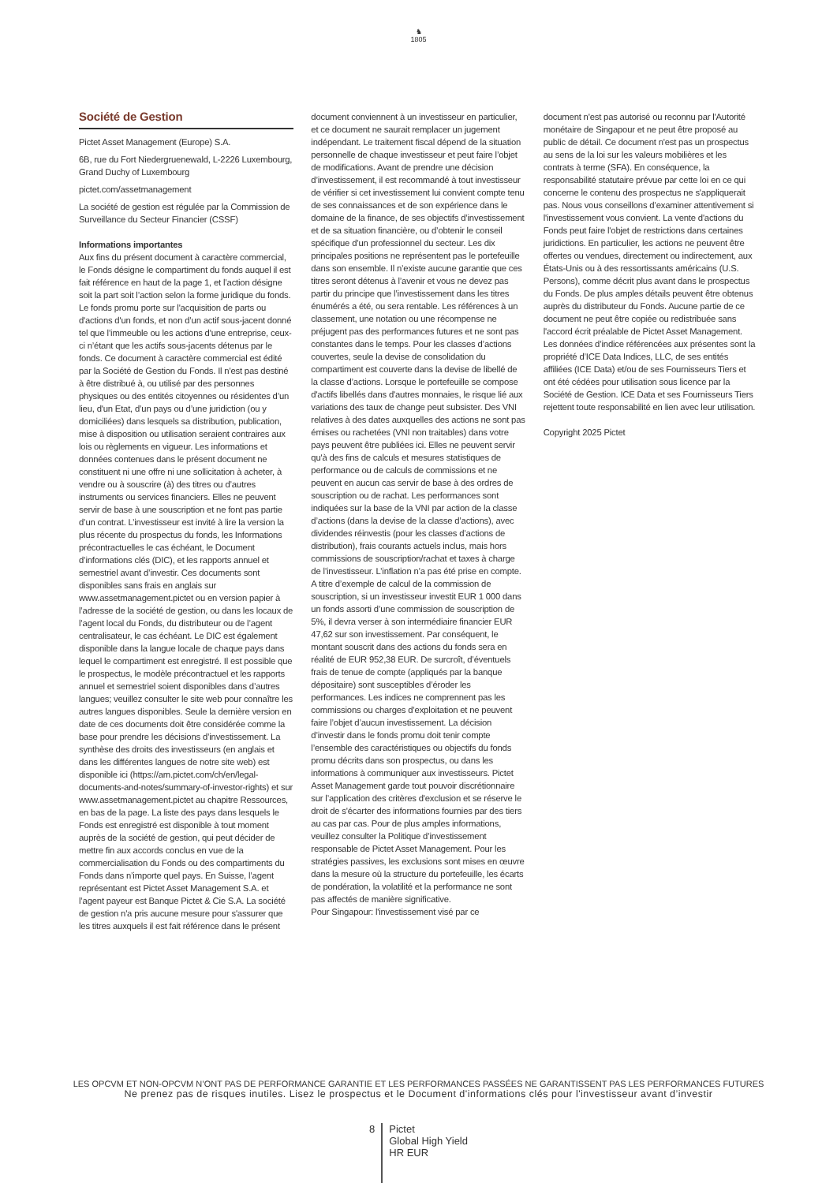♞
1805
Société de Gestion
Pictet Asset Management (Europe) S.A.
6B, rue du Fort Niedergruenewald, L-2226 Luxembourg, Grand Duchy of Luxembourg
pictet.com/assetmanagement
La société de gestion est régulée par la Commission de Surveillance du Secteur Financier (CSSF)
Informations importantes
Aux fins du présent document à caractère commercial, le Fonds désigne le compartiment du fonds auquel il est fait référence en haut de la page 1, et l’action désigne soit la part soit l’action selon la forme juridique du fonds. Le fonds promu porte sur l'acquisition de parts ou d'actions d'un fonds, et non d’un actif sous-jacent donné tel que l’immeuble ou les actions d'une entreprise, ceux-ci n’étant que les actifs sous-jacents détenus par le fonds. Ce document à caractère commercial est édité par la Société de Gestion du Fonds. Il n'est pas destiné à être distribué à, ou utilisé par des personnes physiques ou des entités citoyennes ou résidentes d’un lieu, d'un Etat, d’un pays ou d’une juridiction (ou y domiciliées) dans lesquels sa distribution, publication, mise à disposition ou utilisation seraient contraires aux lois ou règlements en vigueur. Les informations et données contenues dans le présent document ne constituent ni une offre ni une sollicitation à acheter, à vendre ou à souscrire (à) des titres ou d’autres instruments ou services financiers. Elles ne peuvent servir de base à une souscription et ne font pas partie d’un contrat. L’investisseur est invité à lire la version la plus récente du prospectus du fonds, les Informations précontractuelles le cas échéant, le Document d’informations clés (DIC), et les rapports annuel et semestriel avant d’investir. Ces documents sont disponibles sans frais en anglais sur www.assetmanagement.pictet ou en version papier à l’adresse de la société de gestion, ou dans les locaux de l’agent local du Fonds, du distributeur ou de l’agent centralisateur, le cas échéant. Le DIC est également disponible dans la langue locale de chaque pays dans lequel le compartiment est enregistré. Il est possible que le prospectus, le modèle précontractuel et les rapports annuel et semestriel soient disponibles dans d’autres langues; veuillez consulter le site web pour connaître les autres langues disponibles. Seule la dernière version en date de ces documents doit être considérée comme la base pour prendre les décisions d’investissement. La synthèse des droits des investisseurs (en anglais et dans les différentes langues de notre site web) est disponible ici (https://am.pictet.com/ch/en/legal-documents-and-notes/summary-of-investor-rights) et sur www.assetmanagement.pictet au chapitre Ressources, en bas de la page. La liste des pays dans lesquels le Fonds est enregistré est disponible à tout moment auprès de la société de gestion, qui peut décider de mettre fin aux accords conclus en vue de la commercialisation du Fonds ou des compartiments du Fonds dans n’importe quel pays. En Suisse, l’agent représentant est Pictet Asset Management S.A. et l’agent payeur est Banque Pictet & Cie S.A. La société de gestion n'a pris aucune mesure pour s'assurer que les titres auxquels il est fait référence dans le présent
document conviennent à un investisseur en particulier, et ce document ne saurait remplacer un jugement indépendant. Le traitement fiscal dépend de la situation personnelle de chaque investisseur et peut faire l’objet de modifications. Avant de prendre une décision d’investissement, il est recommandé à tout investisseur de vérifier si cet investissement lui convient compte tenu de ses connaissances et de son expérience dans le domaine de la finance, de ses objectifs d’investissement et de sa situation financière, ou d’obtenir le conseil spécifique d’un professionnel du secteur. Les dix principales positions ne représentent pas le portefeuille dans son ensemble. Il n’existe aucune garantie que ces titres seront détenus à l’avenir et vous ne devez pas partir du principe que l’investissement dans les titres énumérés a été, ou sera rentable. Les références à un classement, une notation ou une récompense ne préjugent pas des performances futures et ne sont pas constantes dans le temps. Pour les classes d’actions couvertes, seule la devise de consolidation du compartiment est couverte dans la devise de libellé de la classe d’actions. Lorsque le portefeuille se compose d'actifs libellés dans d'autres monnaies, le risque lié aux variations des taux de change peut subsister. Des VNI relatives à des dates auxquelles des actions ne sont pas émises ou rachetées (VNI non traitables) dans votre pays peuvent être publiées ici. Elles ne peuvent servir qu'à des fins de calculs et mesures statistiques de performance ou de calculs de commissions et ne peuvent en aucun cas servir de base à des ordres de souscription ou de rachat. Les performances sont indiquées sur la base de la VNI par action de la classe d’actions (dans la devise de la classe d’actions), avec dividendes réinvestis (pour les classes d’actions de distribution), frais courants actuels inclus, mais hors commissions de souscription/rachat et taxes à charge de l’investisseur. L’inflation n’a pas été prise en compte. A titre d’exemple de calcul de la commission de souscription, si un investisseur investit EUR 1 000 dans un fonds assorti d’une commission de souscription de 5%, il devra verser à son intermédiaire financier EUR 47,62 sur son investissement. Par conséquent, le montant souscrit dans des actions du fonds sera en réalité de EUR 952,38 EUR. De surcroît, d’éventuels frais de tenue de compte (appliqués par la banque dépositaire) sont susceptibles d’éroder les performances. Les indices ne comprennent pas les commissions ou charges d’exploitation et ne peuvent faire l’objet d’aucun investissement. La décision d’investir dans le fonds promu doit tenir compte l’ensemble des caractéristiques ou objectifs du fonds promu décrits dans son prospectus, ou dans les informations à communiquer aux investisseurs. Pictet Asset Management garde tout pouvoir discrétionnaire sur l’application des critères d'exclusion et se réserve le droit de s'écarter des informations fournies par des tiers au cas par cas. Pour de plus amples informations, veuillez consulter la Politique d’investissement responsable de Pictet Asset Management. Pour les stratégies passives, les exclusions sont mises en œuvre dans la mesure où la structure du portefeuille, les écarts de pondération, la volatilité et la performance ne sont pas affectés de manière significative.
Pour Singapour: l'investissement visé par ce
document n'est pas autorisé ou reconnu par l'Autorité monétaire de Singapour et ne peut être proposé au public de détail. Ce document n'est pas un prospectus au sens de la loi sur les valeurs mobilières et les contrats à terme (SFA). En conséquence, la responsabilité statutaire prévue par cette loi en ce qui concerne le contenu des prospectus ne s'appliquerait pas. Nous vous conseillons d’examiner attentivement si l'investissement vous convient. La vente d'actions du Fonds peut faire l'objet de restrictions dans certaines juridictions. En particulier, les actions ne peuvent être offertes ou vendues, directement ou indirectement, aux États-Unis ou à des ressortissants américains (U.S. Persons), comme décrit plus avant dans le prospectus du Fonds. De plus amples détails peuvent être obtenus auprès du distributeur du Fonds. Aucune partie de ce document ne peut être copiée ou redistribuée sans l'accord écrit préalable de Pictet Asset Management.
Les données d’indice référencées aux présentes sont la propriété d’ICE Data Indices, LLC, de ses entités affiliées (ICE Data) et/ou de ses Fournisseurs Tiers et ont été cédées pour utilisation sous licence par la Société de Gestion. ICE Data et ses Fournisseurs Tiers rejettent toute responsabilité en lien avec leur utilisation.
Copyright 2025 Pictet
LES OPCVM ET NON-OPCVM N’ONT PAS DE PERFORMANCE GARANTIE ET LES PERFORMANCES PASSÉES NE GARANTISSENT PAS LES PERFORMANCES FUTURES
Ne prenez pas de risques inutiles. Lisez le prospectus et le Document d'informations clés pour l'investisseur avant d’investir
8
Pictet
Global High Yield
HR EUR